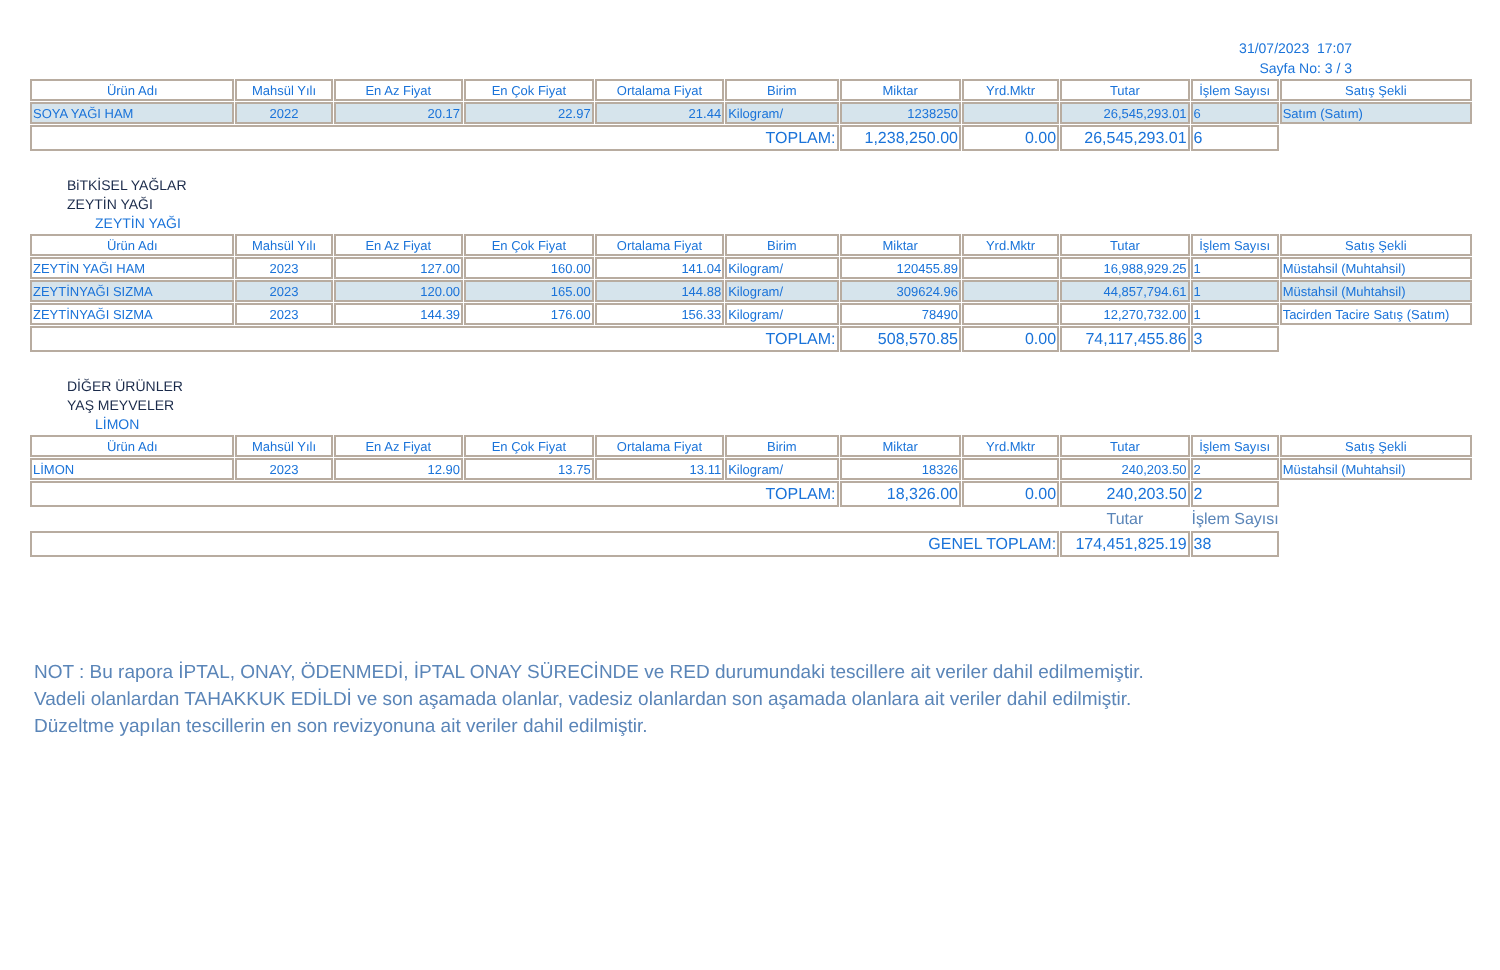31/07/2023 17:07
Sayfa No: 3 / 3
| Ürün Adı | Mahsül Yılı | En Az Fiyat | En Çok Fiyat | Ortalama Fiyat | Birim | Miktar | Yrd.Mktr | Tutar | İşlem Sayısı | Satış Şekli |
| --- | --- | --- | --- | --- | --- | --- | --- | --- | --- | --- |
| SOYA YAĞI HAM | 2022 | 20.17 | 22.97 | 21.44 | Kilogram/ | 1238250 | | 26,545,293.01 | 6 | Satım (Satım) |
| TOPLAM: | | | | | | 1,238,250.00 | 0.00 | 26,545,293.01 | 6 | |
BiTKİSEL YAĞLAR
ZEYTİN YAĞI
ZEYTİN YAĞI
| Ürün Adı | Mahsül Yılı | En Az Fiyat | En Çok Fiyat | Ortalama Fiyat | Birim | Miktar | Yrd.Mktr | Tutar | İşlem Sayısı | Satış Şekli |
| --- | --- | --- | --- | --- | --- | --- | --- | --- | --- | --- |
| ZEYTİN YAĞI HAM | 2023 | 127.00 | 160.00 | 141.04 | Kilogram/ | 120455.89 | | 16,988,929.25 | 1 | Müstahsil (Muhtahsil) |
| ZEYTİNYAĞI SIZMA | 2023 | 120.00 | 165.00 | 144.88 | Kilogram/ | 309624.96 | | 44,857,794.61 | 1 | Müstahsil (Muhtahsil) |
| ZEYTİNYAĞI SIZMA | 2023 | 144.39 | 176.00 | 156.33 | Kilogram/ | 78490 | | 12,270,732.00 | 1 | Tacirden Tacire Satış (Satım) |
| TOPLAM: | | | | | | 508,570.85 | 0.00 | 74,117,455.86 | 3 | |
DİĞER ÜRÜNLER
YAŞ MEYVELER
LİMON
| Ürün Adı | Mahsül Yılı | En Az Fiyat | En Çok Fiyat | Ortalama Fiyat | Birim | Miktar | Yrd.Mktr | Tutar | İşlem Sayısı | Satış Şekli |
| --- | --- | --- | --- | --- | --- | --- | --- | --- | --- | --- |
| LİMON | 2023 | 12.90 | 13.75 | 13.11 | Kilogram/ | 18326 | | 240,203.50 | 2 | Müstahsil (Muhtahsil) |
| TOPLAM: | | | | | | 18,326.00 | 0.00 | 240,203.50 | 2 | |
| | | | | | | | | Tutar | İşlem Sayısı | |
| GENEL TOPLAM: | | | | | | | | 174,451,825.19 | 38 | |
NOT : Bu rapora İPTAL, ONAY, ÖDENMEDİ, İPTAL ONAY SÜRECİNDE ve RED durumundaki tescillere ait veriler dahil edilmemiştir.
Vadeli olanlardan TAHAKKUK EDİLDİ ve son aşamada olanlar, vadesiz olanlardan son aşamada olanlara ait veriler dahil edilmiştir.
Düzeltme yapılan tescillerin en son revizyonuna ait veriler dahil edilmiştir.